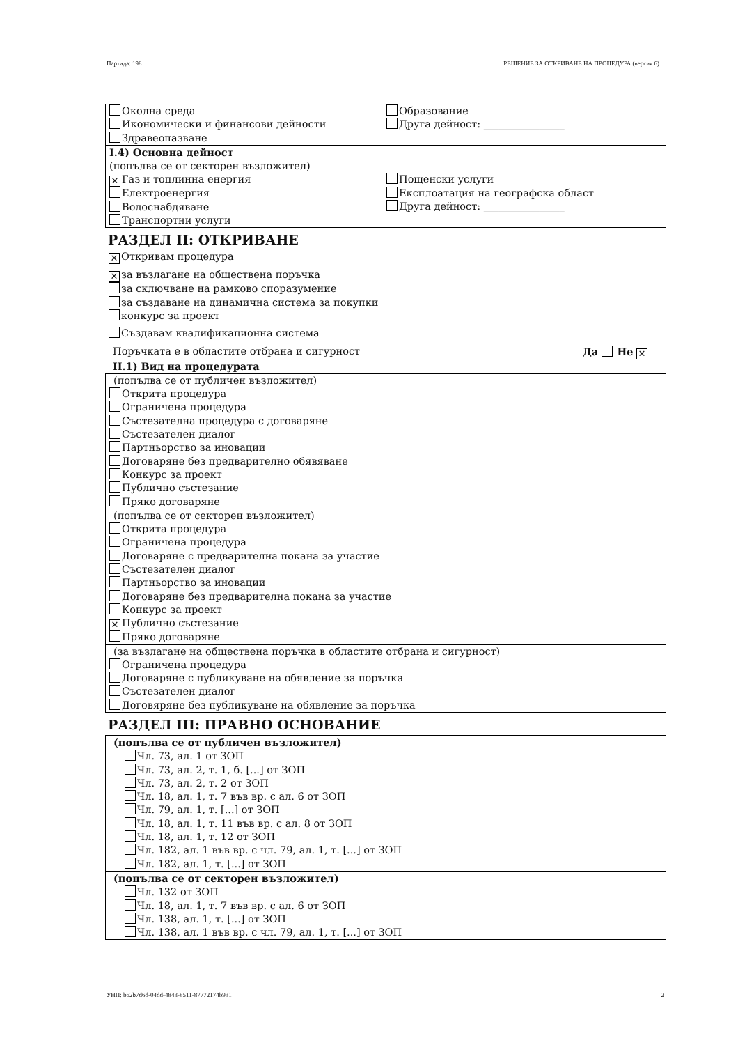Партида: 198 РЕШЕНИЕ ЗА ОТКРИВАНЕ НА ПРОЦЕДУРА (версия 6)
Околна среда
Икономически и финансови дейности
Здравеопазване
Образование
Друга дейност: ________________
I.4) Основна дейност
(попълва се от секторен възложител)
✕ Газ и топлинна енергия
Електроенергия
Водоснабдяване
Транспортни услуги
Пощенски услуги
Експлоатация на географска област
Друга дейност: ________________
РАЗДЕЛ II: ОТКРИВАНЕ
✕ Откривам процедура
✕ за възлагане на обществена поръчка
за сключване на рамково споразумение
за създаване на динамична система за покупки
конкурс за проект
Създавам квалификационна система
Поръчката е в областите отбрана и сигурност Да Не ✕
II.1) Вид на процедурата
(попълва се от публичен възложител)
Открита процедура
Ограничена процедура
Състезателна процедура с договаряне
Състезателен диалог
Партньорство за иновации
Договаряне без предварително обявяване
Конкурс за проект
Публично състезание
Пряко договаряне
(попълва се от секторен възложител)
Открита процедура
Ограничена процедура
Договаряне с предварителна покана за участие
Състезателен диалог
Партньорство за иновации
Договаряне без предварителна покана за участие
Конкурс за проект
✕ Публично състезание
Пряко договаряне
(за възлагане на обществена поръчка в областите отбрана и сигурност)
Ограничена процедура
Договаряне с публикуване на обявление за поръчка
Състезателен диалог
Договяряне без публикуване на обявление за поръчка
РАЗДЕЛ III: ПРАВНО ОСНОВАНИЕ
(попълва се от публичен възложител)
Чл. 73, ал. 1 от ЗОП
Чл. 73, ал. 2, т. 1, б. [...] от ЗОП
Чл. 73, ал. 2, т. 2 от ЗОП
Чл. 18, ал. 1, т. 7 във вр. с ал. 6 от ЗОП
Чл. 79, ал. 1, т. [...] от ЗОП
Чл. 18, ал. 1, т. 11 във вр. с ал. 8 от ЗОП
Чл. 18, ал. 1, т. 12 от ЗОП
Чл. 182, ал. 1 във вр. с чл. 79, ал. 1, т. [...] от ЗОП
Чл. 182, ал. 1, т. [...] от ЗОП
(попълва се от секторен възложител)
Чл. 132 от ЗОП
Чл. 18, ал. 1, т. 7 във вр. с ал. 6 от ЗОП
Чл. 138, ал. 1, т. [...] от ЗОП
Чл. 138, ал. 1 във вр. с чл. 79, ал. 1, т. [...] от ЗОП
УНП: b62b7d6d-04dd-4843-8511-87772174b931 2